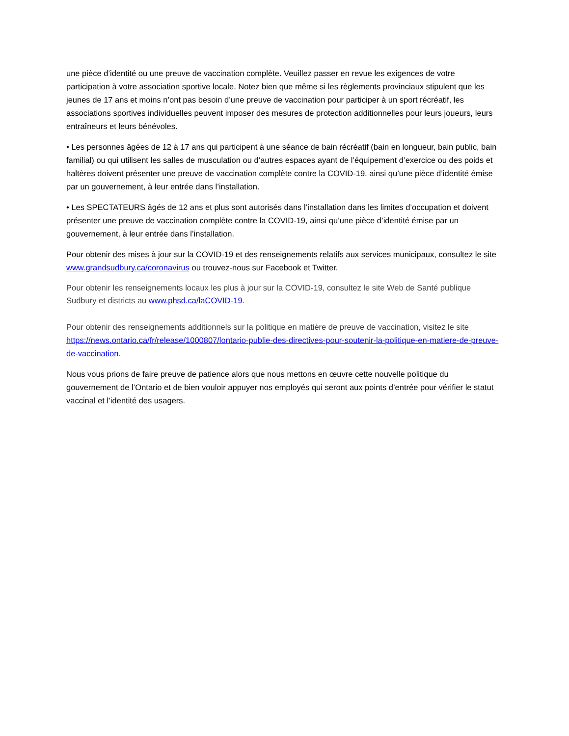une pièce d’identité ou une preuve de vaccination complète. Veuillez passer en revue les exigences de votre participation à votre association sportive locale. Notez bien que même si les règlements provinciaux stipulent que les jeunes de 17 ans et moins n’ont pas besoin d’une preuve de vaccination pour participer à un sport récréatif, les associations sportives individuelles peuvent imposer des mesures de protection additionnelles pour leurs joueurs, leurs entraîneurs et leurs bénévoles.
• Les personnes âgées de 12 à 17 ans qui participent à une séance de bain récréatif (bain en longueur, bain public, bain familial) ou qui utilisent les salles de musculation ou d’autres espaces ayant de l’équipement d’exercice ou des poids et haltères doivent présenter une preuve de vaccination complète contre la COVID-19, ainsi qu’une pièce d’identité émise par un gouvernement, à leur entrée dans l’installation.
• Les SPECTATEURS âgés de 12 ans et plus sont autorisés dans l’installation dans les limites d’occupation et doivent présenter une preuve de vaccination complète contre la COVID-19, ainsi qu’une pièce d’identité émise par un gouvernement, à leur entrée dans l’installation.
Pour obtenir des mises à jour sur la COVID-19 et des renseignements relatifs aux services municipaux, consultez le site www.grandsudbury.ca/coronavirus ou trouvez-nous sur Facebook et Twitter.
Pour obtenir les renseignements locaux les plus à jour sur la COVID-19, consultez le site Web de Santé publique Sudbury et districts au www.phsd.ca/laCOVID-19.
Pour obtenir des renseignements additionnels sur la politique en matière de preuve de vaccination, visitez le site https://news.ontario.ca/fr/release/1000807/lontario-publie-des-directives-pour-soutenir-la-politique-en-matiere-de-preuve-de-vaccination.
Nous vous prions de faire preuve de patience alors que nous mettons en œuvre cette nouvelle politique du gouvernement de l’Ontario et de bien vouloir appuyer nos employés qui seront aux points d’entrée pour vérifier le statut vaccinal et l’identité des usagers.